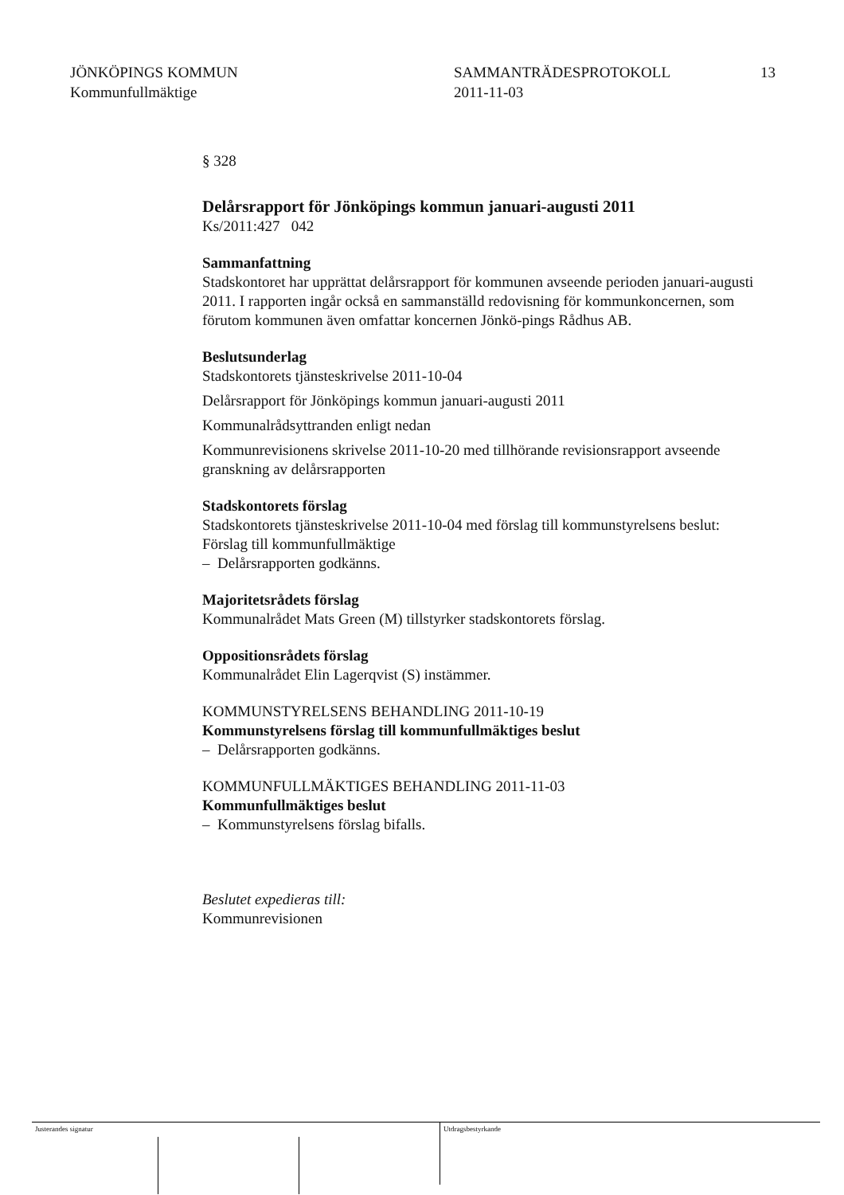JÖNKÖPINGS KOMMUN
Kommunfullmäktige
SAMMANTRÄDESPROTOKOLL
2011-11-03
13
§ 328
Delårsrapport för Jönköpings kommun januari-augusti 2011
Ks/2011:427 042
Sammanfattning
Stadskontoret har upprättat delårsrapport för kommunen avseende perioden januari-augusti 2011. I rapporten ingår också en sammanställd redovisning för kommunkoncernen, som förutom kommunen även omfattar koncernen Jönkö-pings Rådhus AB.
Beslutsunderlag
Stadskontorets tjänsteskrivelse 2011-10-04
Delårsrapport för Jönköpings kommun januari-augusti 2011
Kommunalrådsyttranden enligt nedan
Kommunrevisionens skrivelse 2011-10-20 med tillhörande revisionsrapport avseende granskning av delårsrapporten
Stadskontorets förslag
Stadskontorets tjänsteskrivelse 2011-10-04 med förslag till kommunstyrelsens beslut:
Förslag till kommunfullmäktige
– Delårsrapporten godkänns.
Majoritetsrådets förslag
Kommunalrådet Mats Green (M) tillstyrker stadskontorets förslag.
Oppositionsrådets förslag
Kommunalrådet Elin Lagerqvist (S) instämmer.
KOMMUNSTYRELSENS BEHANDLING 2011-10-19
Kommunstyrelsens förslag till kommunfullmäktiges beslut
– Delårsrapporten godkänns.
KOMMUNFULLMÄKTIGES BEHANDLING 2011-11-03
Kommunfullmäktiges beslut
– Kommunstyrelsens förslag bifalls.
Beslutet expedieras till:
Kommunrevisionen
Justerandes signatur Utdragsbestyrkande